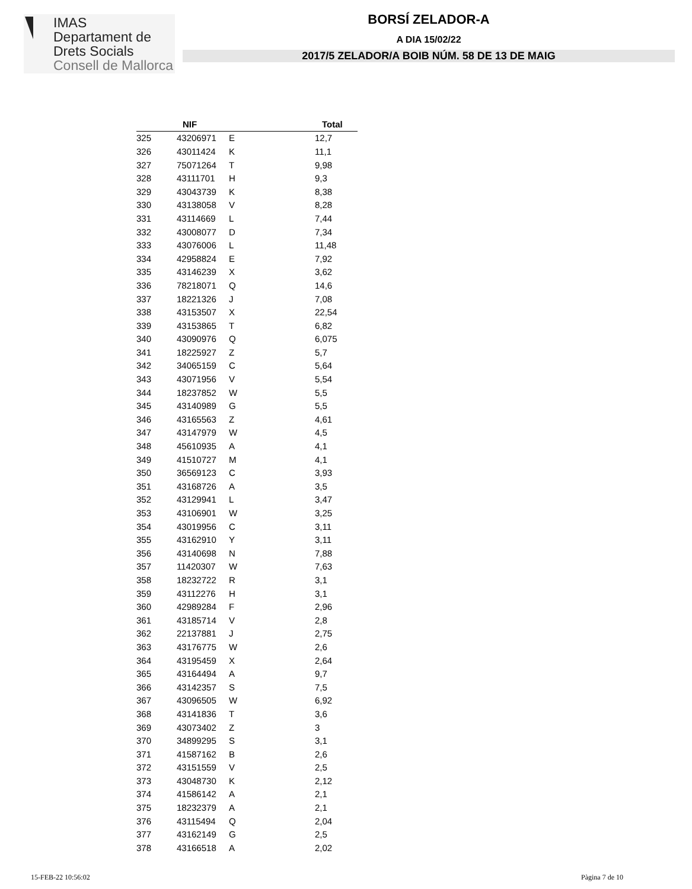IMAS
Departament de
Drets Socials
Consell de Mallorca
BORSÍ ZELADOR-A
A DIA 15/02/22
2017/5 ZELADOR/A BOIB NÚM. 58 DE 13 DE MAIG
| | NIF | | Total |
| --- | --- | --- | --- |
| 325 | 43206971 | E | 12,7 |
| 326 | 43011424 | K | 11,1 |
| 327 | 75071264 | T | 9,98 |
| 328 | 43111701 | H | 9,3 |
| 329 | 43043739 | K | 8,38 |
| 330 | 43138058 | V | 8,28 |
| 331 | 43114669 | L | 7,44 |
| 332 | 43008077 | D | 7,34 |
| 333 | 43076006 | L | 11,48 |
| 334 | 42958824 | E | 7,92 |
| 335 | 43146239 | X | 3,62 |
| 336 | 78218071 | Q | 14,6 |
| 337 | 18221326 | J | 7,08 |
| 338 | 43153507 | X | 22,54 |
| 339 | 43153865 | T | 6,82 |
| 340 | 43090976 | Q | 6,075 |
| 341 | 18225927 | Z | 5,7 |
| 342 | 34065159 | C | 5,64 |
| 343 | 43071956 | V | 5,54 |
| 344 | 18237852 | W | 5,5 |
| 345 | 43140989 | G | 5,5 |
| 346 | 43165563 | Z | 4,61 |
| 347 | 43147979 | W | 4,5 |
| 348 | 45610935 | A | 4,1 |
| 349 | 41510727 | M | 4,1 |
| 350 | 36569123 | C | 3,93 |
| 351 | 43168726 | A | 3,5 |
| 352 | 43129941 | L | 3,47 |
| 353 | 43106901 | W | 3,25 |
| 354 | 43019956 | C | 3,11 |
| 355 | 43162910 | Y | 3,11 |
| 356 | 43140698 | N | 7,88 |
| 357 | 11420307 | W | 7,63 |
| 358 | 18232722 | R | 3,1 |
| 359 | 43112276 | H | 3,1 |
| 360 | 42989284 | F | 2,96 |
| 361 | 43185714 | V | 2,8 |
| 362 | 22137881 | J | 2,75 |
| 363 | 43176775 | W | 2,6 |
| 364 | 43195459 | X | 2,64 |
| 365 | 43164494 | A | 9,7 |
| 366 | 43142357 | S | 7,5 |
| 367 | 43096505 | W | 6,92 |
| 368 | 43141836 | T | 3,6 |
| 369 | 43073402 | Z | 3 |
| 370 | 34899295 | S | 3,1 |
| 371 | 41587162 | B | 2,6 |
| 372 | 43151559 | V | 2,5 |
| 373 | 43048730 | K | 2,12 |
| 374 | 41586142 | A | 2,1 |
| 375 | 18232379 | A | 2,1 |
| 376 | 43115494 | Q | 2,04 |
| 377 | 43162149 | G | 2,5 |
| 378 | 43166518 | A | 2,02 |
15-FEB-22 10:56:02 Pàgina 7 de 10